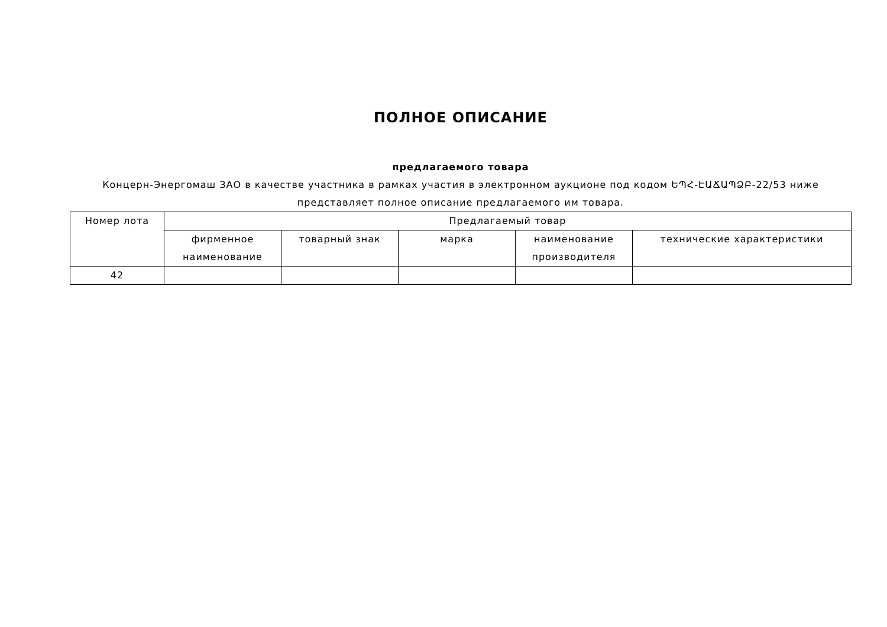ПОЛНОЕ ОПИСАНИЕ
предлагаемого товара
Концерн-Энергомаш ЗАО в качестве участника в рамках участия в электронном аукционе под кодом ԵՊՀ-ԷԱՃԱՊՁԲ-22/53 ниже представляет полное описание предлагаемого им товара.
| Номер лота | Предлагаемый товар | | | | |
| --- | --- | --- | --- | --- | --- |
| | фирменное наименование | товарный знак | марка | наименование производителя | технические характеристики |
| 42 | | | | | |